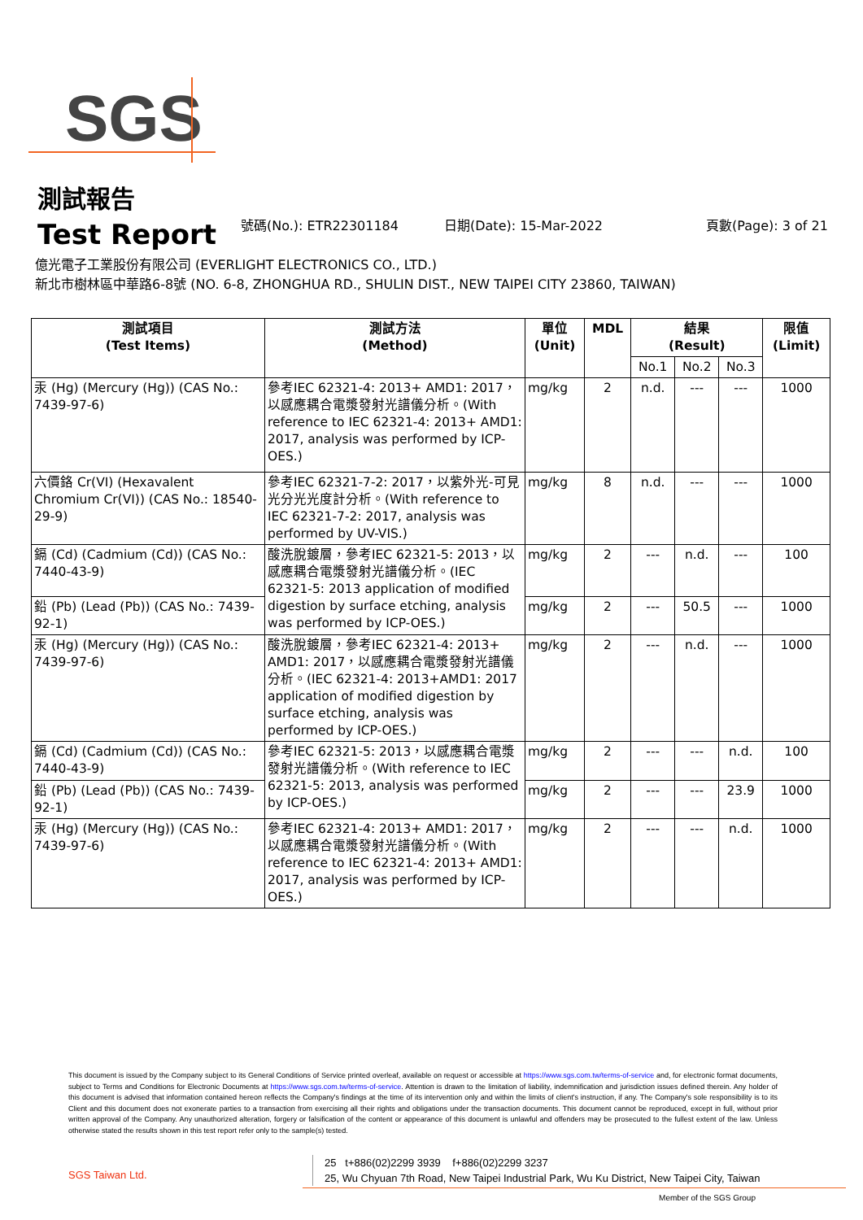SGS
測試報告
Test Report
號碼(No.): ETR22301184
日期(Date): 15-Mar-2022
頁數(Page): 3 of 21
億光電子工業股份有限公司 (EVERLIGHT ELECTRONICS CO., LTD.)
新北市樹林區中華路6-8號 (NO. 6-8, ZHONGHUA RD., SHULIN DIST., NEW TAIPEI CITY 23860, TAIWAN)
| 測試項目 (Test Items) | 測試方法 (Method) | 單位 (Unit) | MDL | 結果 (Result) | | | 限值 (Limit) |
| --- | --- | --- | --- | --- | --- | --- | --- |
| | | | | No.1 | No.2 | No.3 | |
| 汞 (Hg) (Mercury (Hg)) (CAS No.: 7439-97-6) | 參考IEC 62321-4: 2013+ AMD1: 2017，以感應耦合電漿發射光譜儀分析。(With reference to IEC 62321-4: 2013+ AMD1: 2017, analysis was performed by ICP-OES.) | mg/kg | 2 | n.d. | --- | --- | 1000 |
| 六價鉻 Cr(VI) (Hexavalent Chromium Cr(VI)) (CAS No.: 18540-29-9) | 參考IEC 62321-7-2: 2017，以紫外光-可見光分光光度計分析。(With reference to IEC 62321-7-2: 2017, analysis was performed by UV-VIS.) | mg/kg | 8 | n.d. | --- | --- | 1000 |
| 鎘 (Cd) (Cadmium (Cd)) (CAS No.: 7440-43-9) | 酸洗脫鍍層，參考IEC 62321-5: 2013，以感應耦合電漿發射光譜儀分析。(IEC 62321-5: 2013 application of modified digestion by surface etching, analysis was performed by ICP-OES.) | mg/kg | 2 | --- | n.d. | --- | 100 |
| 鉛 (Pb) (Lead (Pb)) (CAS No.: 7439-92-1) | | mg/kg | 2 | --- | 50.5 | --- | 1000 |
| 汞 (Hg) (Mercury (Hg)) (CAS No.: 7439-97-6) | 酸洗脫鍍層，參考IEC 62321-4: 2013+ AMD1: 2017，以感應耦合電漿發射光譜儀分析。(IEC 62321-4: 2013+AMD1: 2017 application of modified digestion by surface etching, analysis was performed by ICP-OES.) | mg/kg | 2 | --- | n.d. | --- | 1000 |
| 鎘 (Cd) (Cadmium (Cd)) (CAS No.: 7440-43-9) | 參考IEC 62321-5: 2013，以感應耦合電漿發射光譜儀分析。(With reference to IEC 62321-5: 2013, analysis was performed by ICP-OES.) | mg/kg | 2 | --- | --- | n.d. | 100 |
| 鉛 (Pb) (Lead (Pb)) (CAS No.: 7439-92-1) | | mg/kg | 2 | --- | --- | 23.9 | 1000 |
| 汞 (Hg) (Mercury (Hg)) (CAS No.: 7439-97-6) | 參考IEC 62321-4: 2013+ AMD1: 2017，以感應耦合電漿發射光譜儀分析。(With reference to IEC 62321-4: 2013+ AMD1: 2017, analysis was performed by ICP-OES.) | mg/kg | 2 | --- | --- | n.d. | 1000 |
This document is issued by the Company subject to its General Conditions of Service printed overleaf, available on request or accessible at https://www.sgs.com.tw/terms-of-service and, for electronic format documents, subject to Terms and Conditions for Electronic Documents at https://www.sgs.com.tw/terms-of-service. Attention is drawn to the limitation of liability, indemnification and jurisdiction issues defined therein. Any holder of this document is advised that information contained hereon reflects the Company's findings at the time of its intervention only and within the limits of client's instruction, if any. The Company's sole responsibility is to its Client and this document does not exonerate parties to a transaction from exercising all their rights and obligations under the transaction documents. This document cannot be reproduced, except in full, without prior written approval of the Company. Any unauthorized alteration, forgery or falsification of the content or appearance of this document is unlawful and offenders may be prosecuted to the fullest extent of the law. Unless otherwise stated the results shown in this test report refer only to the sample(s) tested.
SGS Taiwan Ltd.
25 t+886(02)2299 3939 f+886(02)2299 3237
25, Wu Chyuan 7th Road, New Taipei Industrial Park, Wu Ku District, New Taipei City, Taiwan
Member of the SGS Group